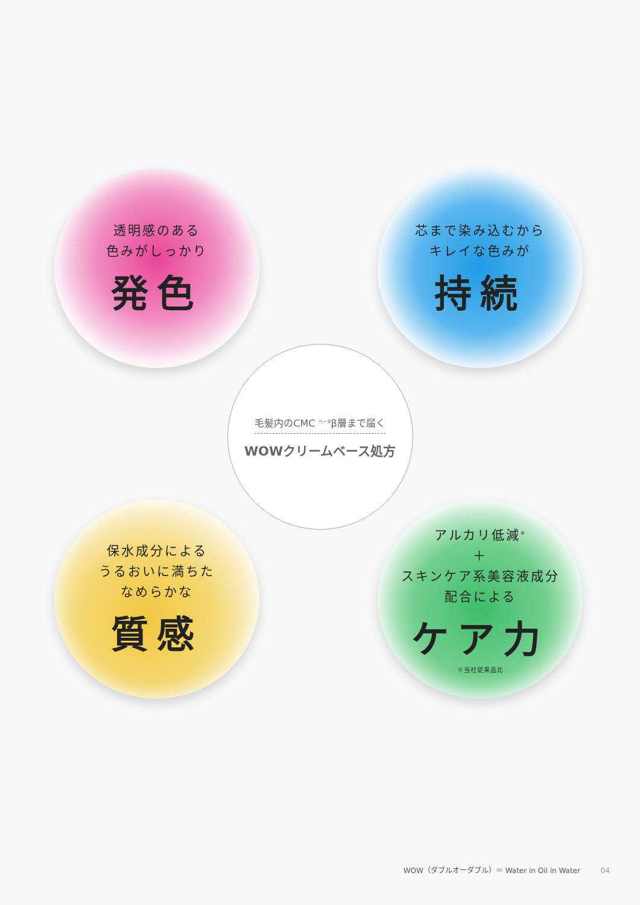透明感のある
色みがしっかり
発色
芯まで染み込むから
キレイな色みが
持続
毛髪内のCMC <sup>ベータ</sup>β層まで届く
WOWクリームベース処方
保水成分による
うるおいに満ちた
なめらかな
質感
アルカリ低減<sup>※</sup>
＋
スキンケア系美容液成分
配合による
ケア力
※当社従来品比
WOW（ダブルオーダブル）＝ Water in Oil in Water 04